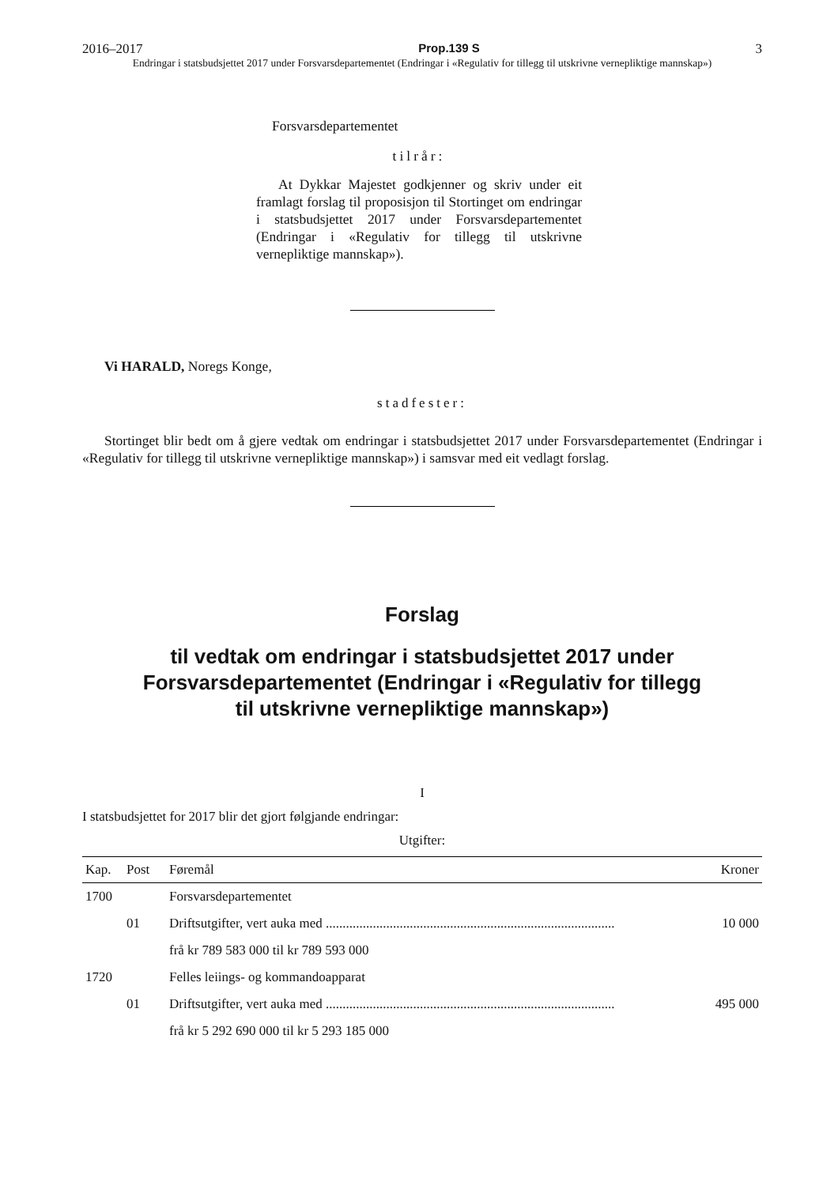2016–2017 Prop.139 S 3
Endringar i statsbudsjettet 2017 under Forsvarsdepartementet (Endringar i «Regulativ for tillegg til utskrivne vernepliktige mannskap»)
Forsvarsdepartementet
tilrår:
At Dykkar Majestet godkjenner og skriv under eit framlagt forslag til proposisjon til Stortinget om endringar i statsbudsjettet 2017 under Forsvarsdepartementet (Endringar i «Regulativ for tillegg til utskrivne vernepliktige mannskap»).
Vi HARALD, Noregs Konge,
stadfester:
Stortinget blir bedt om å gjere vedtak om endringar i statsbudsjettet 2017 under Forsvarsdepartementet (Endringar i «Regulativ for tillegg til utskrivne vernepliktige mannskap») i samsvar med eit vedlagt forslag.
Forslag
til vedtak om endringar i statsbudsjettet 2017 under
Forsvarsdepartementet (Endringar i «Regulativ for tillegg
til utskrivne vernepliktige mannskap»)
I
I statsbudsjettet for 2017 blir det gjort følgjande endringar:
Utgifter:
| Kap. | Post | Føremål | Kroner |
| --- | --- | --- | --- |
| 1700 | | Forsvarsdepartementet | |
| | 01 | Driftsutgifter, vert auka med ...................................................................................... | 10 000 |
| | | frå kr 789 583 000 til kr 789 593 000 | |
| 1720 | | Felles leiings- og kommandoapparat | |
| | 01 | Driftsutgifter, vert auka med ...................................................................................... | 495 000 |
| | | frå kr 5 292 690 000 til kr 5 293 185 000 | |